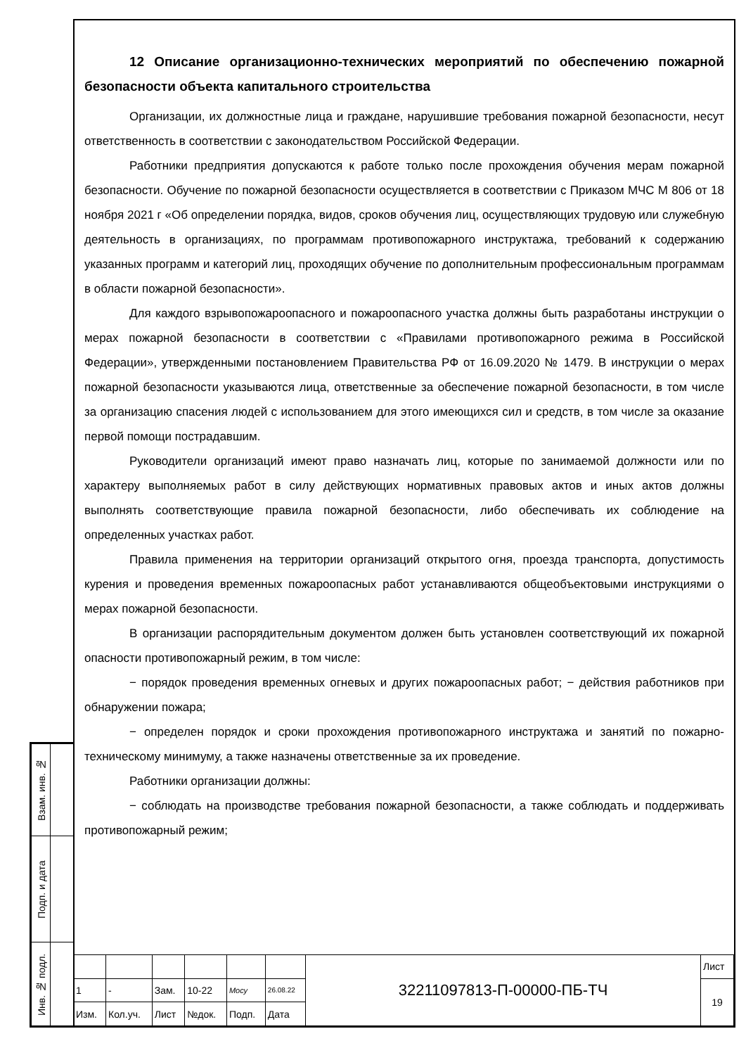| Взам. инв. № | |
| Подп. и дата | |
| Инв. № подл. | |
12 Описание организационно-технических мероприятий по обеспечению пожарной безопасности объекта капитального строительства
Организации, их должностные лица и граждане, нарушившие требования пожарной безопасности, несут ответственность в соответствии с законодательством Российской Федерации.
Работники предприятия допускаются к работе только после прохождения обучения мерам пожарной безопасности. Обучение по пожарной безопасности осуществляется в соответствии с Приказом МЧС М 806 от 18 ноября 2021 г «Об определении порядка, видов, сроков обучения лиц, осуществляющих трудовую или служебную деятельность в организациях, по программам противопожарного инструктажа, требований к содержанию указанных программ и категорий лиц, проходящих обучение по дополнительным профессиональным программам в области пожарной безопасности».
Для каждого взрывопожароопасного и пожароопасного участка должны быть разработаны инструкции о мерах пожарной безопасности в соответствии с «Правилами противопожарного режима в Российской Федерации», утвержденными постановлением Правительства РФ от 16.09.2020 № 1479. В инструкции о мерах пожарной безопасности указываются лица, ответственные за обеспечение пожарной безопасности, в том числе за организацию спасения людей с использованием для этого имеющихся сил и средств, в том числе за оказание первой помощи пострадавшим.
Руководители организаций имеют право назначать лиц, которые по занимаемой должности или по характеру выполняемых работ в силу действующих нормативных правовых актов и иных актов должны выполнять соответствующие правила пожарной безопасности, либо обеспечивать их соблюдение на определенных участках работ.
Правила применения на территории организаций открытого огня, проезда транспорта, допустимость курения и проведения временных пожароопасных работ устанавливаются общеобъектовыми инструкциями о мерах пожарной безопасности.
В организации распорядительным документом должен быть установлен соответствующий их пожарной опасности противопожарный режим, в том числе:
− порядок проведения временных огневых и других пожароопасных работ; − действия работников при обнаружении пожара;
− определен порядок и сроки прохождения противопожарного инструктажа и занятий по пожарно-техническому минимуму, а также назначены ответственные за их проведение.
Работники организации должны:
− соблюдать на производстве требования пожарной безопасности, а также соблюдать и поддерживать противопожарный режим;
| | | | | | | 32211097813-П-00000-ПБ-ТЧ | Лист |
| 1 | - | Зам. | 10-22 | Мосу | 26.08.22 | | 19 |
| Изм. | Кол.уч. | Лист | №док. | Подп. | Дата | | |